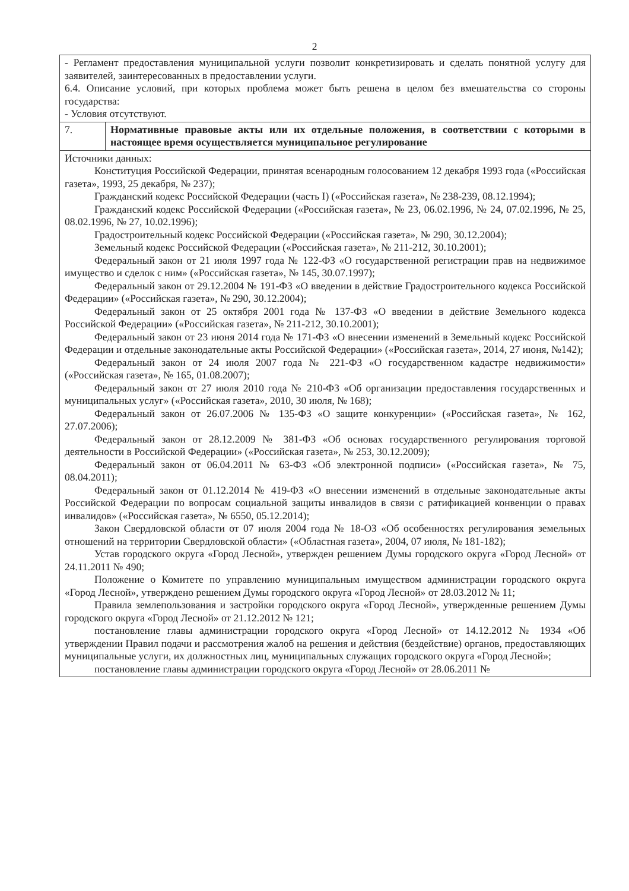2
| - Регламент предоставления муниципальной услуги позволит конкретизировать и сделать понятной услугу для заявителей, заинтересованных в предоставлении услуги. 6.4. Описание условий, при которых проблема может быть решена в целом без вмешательства со стороны государства: - Условия отсутствуют. | |
| 7. | Нормативные правовые акты или их отдельные положения, в соответствии с которыми в настоящее время осуществляется муниципальное регулирование |
| Источники данных: Конституция Российской Федерации, принятая всенародным голосованием 12 декабря 1993 года («Российская газета», 1993, 25 декабря, № 237); Гражданский кодекс Российской Федерации (часть I) («Российская газета», № 238-239, 08.12.1994); Гражданский кодекс Российской Федерации («Российская газета», № 23, 06.02.1996, № 24, 07.02.1996, № 25, 08.02.1996, № 27, 10.02.1996); Градостроительный кодекс Российской Федерации («Российская газета», № 290, 30.12.2004); Земельный кодекс Российской Федерации («Российская газета», № 211-212, 30.10.2001); Федеральный закон от 21 июля 1997 года № 122-ФЗ «О государственной регистрации прав на недвижимое имущество и сделок с ним» («Российская газета», № 145, 30.07.1997); Федеральный закон от 29.12.2004 № 191-ФЗ «О введении в действие Градостроительного кодекса Российской Федерации» («Российская газета», № 290, 30.12.2004); Федеральный закон от 25 октября 2001 года № 137-ФЗ «О введении в действие Земельного кодекса Российской Федерации» («Российская газета», № 211-212, 30.10.2001); Федеральный закон от 23 июня 2014 года № 171-ФЗ «О внесении изменений в Земельный кодекс Российской Федерации и отдельные законодательные акты Российской Федерации» («Российская газета», 2014, 27 июня, №142); Федеральный закон от 24 июля 2007 года № 221-ФЗ «О государственном кадастре недвижимости» («Российская газета», № 165, 01.08.2007); Федеральный закон от 27 июля 2010 года № 210-ФЗ «Об организации предоставления государственных и муниципальных услуг» («Российская газета», 2010, 30 июля, № 168); Федеральный закон от 26.07.2006 № 135-ФЗ «О защите конкуренции» («Российская газета», № 162, 27.07.2006); Федеральный закон от 28.12.2009 № 381-ФЗ «Об основах государственного регулирования торговой деятельности в Российской Федерации» («Российская газета», № 253, 30.12.2009); Федеральный закон от 06.04.2011 № 63-ФЗ «Об электронной подписи» («Российская газета», № 75, 08.04.2011); Федеральный закон от 01.12.2014 № 419-ФЗ «О внесении изменений в отдельные законодательные акты Российской Федерации по вопросам социальной защиты инвалидов в связи с ратификацией конвенции о правах инвалидов» («Российская газета», № 6550, 05.12.2014); Закон Свердловской области от 07 июля 2004 года № 18-ОЗ «Об особенностях регулирования земельных отношений на территории Свердловской области» («Областная газета», 2004, 07 июля, № 181-182); Устав городского округа «Город Лесной», утвержден решением Думы городского округа «Город Лесной» от 24.11.2011 № 490; Положение о Комитете по управлению муниципальным имуществом администрации городского округа «Город Лесной», утверждено решением Думы городского округа «Город Лесной» от 28.03.2012 № 11; Правила землепользования и застройки городского округа «Город Лесной», утвержденные решением Думы городского округа «Город Лесной» от 21.12.2012 № 121; постановление главы администрации городского округа «Город Лесной» от 14.12.2012 № 1934 «Об утверждении Правил подачи и рассмотрения жалоб на решения и действия (бездействие) органов, предоставляющих муниципальные услуги, их должностных лиц, муниципальных служащих городского округа «Город Лесной»; постановление главы администрации городского округа «Город Лесной» от 28.06.2011 № | |